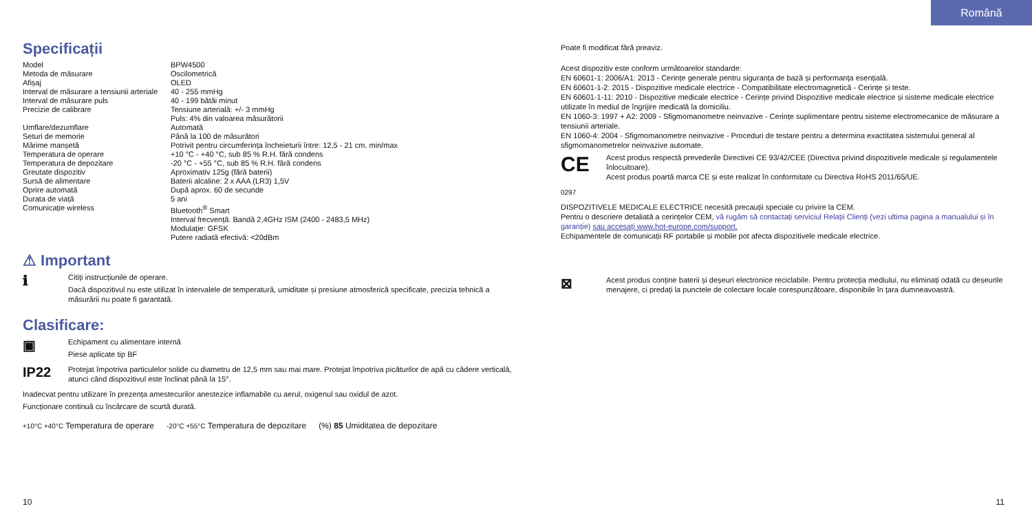Română
Specificații
| Model | BPW4500 |
| Metoda de măsurare | Oscilometrică |
| Afișaj | OLED |
| Interval de măsurare a tensiunii arteriale | 40 - 255 mmHg |
| Interval de măsurare puls | 40 - 199 bătăi minut |
| Precizie de calibrare | Tensiune arterială: +/- 3 mmHg Puls: 4% din valoarea măsurătorii |
| Umflare/dezumflare | Automată |
| Seturi de memorie | Până la 100 de măsurători |
| Mărime manșetă | Potrivit pentru circumferința încheieturii între: 12,5 - 21 cm. min/max |
| Temperatura de operare | +10 °C - +40 °C, sub 85 % R.H. fără condens |
| Temperatura de depozitare | -20 °C - +55 °C, sub 85 % R.H. fără condens |
| Greutate dispozitiv | Aproximativ 125g (fără baterii) |
| Sursă de alimentare | Baterii alcaline: 2 x AAA (LR3) 1,5V |
| Oprire automată | După aprox. 60 de secunde |
| Durata de viață | 5 ani |
| Comunicație wireless | Bluetooth<sup>®</sup> Smart Interval frecvență: Bandă 2,4GHz ISM (2400 - 2483,5 MHz) Modulație: GFSK Putere radiată efectivă: <20dBm |
⚠ Important
ℹ
Citiți instrucțiunile de operare.
Dacă dispozitivul nu este utilizat în intervalele de temperatură, umiditate și presiune atmosferică specificate, precizia tehnică a măsurării nu poate fi garantată.
Clasificare:
▣
Echipament cu alimentare internă
Piese aplicate tip BF
IP22
Protejat împotriva particulelor solide cu diametru de 12,5 mm sau mai mare. Protejat împotriva picăturilor de apă cu cădere verticală, atunci când dispozitivul este înclinat până la 15°.
Inadecvat pentru utilizare în prezența amestecurilor anestezice inflamabile cu aerul, oxigenul sau oxidul de azot.
Funcționare continuă cu încărcare de scurtă durată.
+10°C +40°C Temperatura de operare -20°C +55°C Temperatura de depozitare (%) 85 Umiditatea de depozitare
Poate fi modificat fără preaviz.
Acest dispozitiv este conform următoarelor standarde:
EN 60601-1: 2006/A1: 2013 - Cerințe generale pentru siguranța de bază și performanța esențială.
EN 60601-1-2: 2015 - Dispozitive medicale electrice - Compatibilitate electromagnetică - Cerințe și teste.
EN 60601-1-11: 2010 - Dispozitive medicale electrice - Cerințe privind Dispozitive medicale electrice și sisteme medicale electrice utilizate în mediul de îngrijire medicală la domiciliu.
EN 1060-3: 1997 + A2: 2009 - Sfigmomanometre neinvazive - Cerințe suplimentare pentru sisteme electromecanice de măsurare a tensiunii arteriale.
EN 1060-4: 2004 - Sfigmomanometre neinvazive - Proceduri de testare pentru a determina exactitatea sistemului general al sfigmomanometrelor neinvazive automate.
CE 0297
Acest produs respectă prevederile Directivei CE 93/42/CEE (Directiva privind dispozitivele medicale și regulamentele înlocuitoare).
Acest produs poartă marca CE și este realizat în conformitate cu Directiva RoHS 2011/65/UE.
DISPOZITIVELE MEDICALE ELECTRICE necesită precauții speciale cu privire la CEM.
Pentru o descriere detaliată a cerințelor CEM, vă rugăm să contactați serviciul Relații Clienți (vezi ultima pagina a manualului și în garanție) sau accesați www.hot-europe.com/support.
Echipamentele de comunicații RF portabile și mobile pot afecta dispozitivele medicale electrice.
⊠
Acest produs conține baterii și deșeuri electronice reciclabile. Pentru protecția mediului, nu eliminați odată cu deșeurile menajere, ci predați la punctele de colectare locale corespunzătoare, disponibile în țara dumneavoastră.
10 11